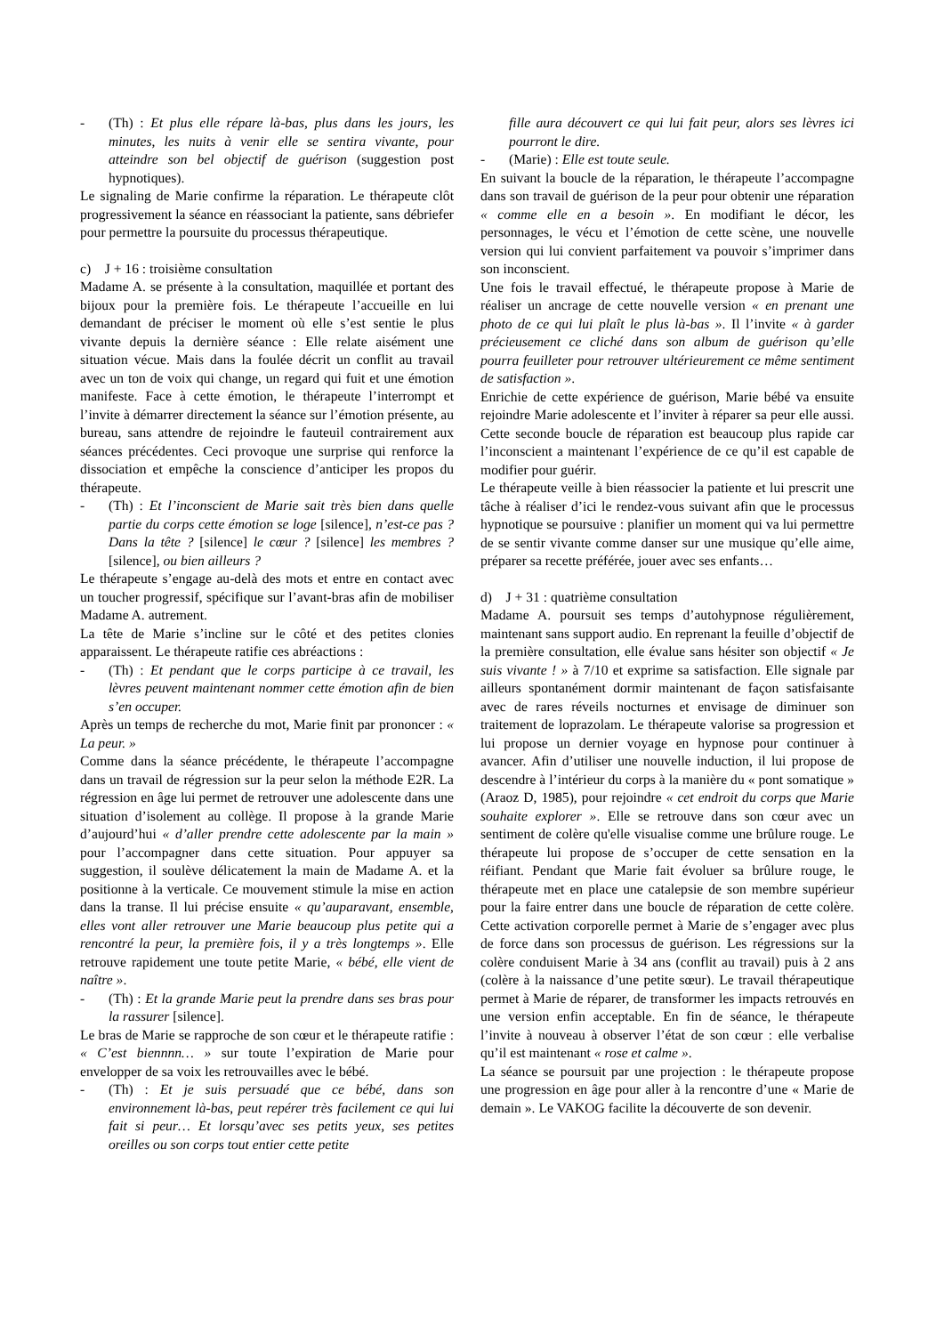- (Th) : Et plus elle répare là-bas, plus dans les jours, les minutes, les nuits à venir elle se sentira vivante, pour atteindre son bel objectif de guérison (suggestion post hypnotiques).
Le signaling de Marie confirme la réparation. Le thérapeute clôt progressivement la séance en réassociant la patiente, sans débriefer pour permettre la poursuite du processus thérapeutique.
c) J + 16 : troisième consultation
Madame A. se présente à la consultation, maquillée et portant des bijoux pour la première fois. Le thérapeute l’accueille en lui demandant de préciser le moment où elle s’est sentie le plus vivante depuis la dernière séance : Elle relate aisément une situation vécue. Mais dans la foulée décrit un conflit au travail avec un ton de voix qui change, un regard qui fuit et une émotion manifeste. Face à cette émotion, le thérapeute l’interrompt et l’invite à démarrer directement la séance sur l’émotion présente, au bureau, sans attendre de rejoindre le fauteuil contrairement aux séances précédentes. Ceci provoque une surprise qui renforce la dissociation et empêche la conscience d’anticiper les propos du thérapeute.
- (Th) : Et l’inconscient de Marie sait très bien dans quelle partie du corps cette émotion se loge [silence], n’est-ce pas ? Dans la tête ? [silence] le cœur ? [silence] les membres ? [silence], ou bien ailleurs ?
Le thérapeute s’engage au-delà des mots et entre en contact avec un toucher progressif, spécifique sur l’avant-bras afin de mobiliser Madame A. autrement.
La tête de Marie s’incline sur le côté et des petites clonies apparaissent. Le thérapeute ratifie ces abréactions :
- (Th) : Et pendant que le corps participe à ce travail, les lèvres peuvent maintenant nommer cette émotion afin de bien s’en occuper.
Après un temps de recherche du mot, Marie finit par prononcer : « La peur. »
Comme dans la séance précédente, le thérapeute l’accompagne dans un travail de régression sur la peur selon la méthode E2R. La régression en âge lui permet de retrouver une adolescente dans une situation d’isolement au collège. Il propose à la grande Marie d’aujourd’hui « d’aller prendre cette adolescente par la main » pour l’accompagner dans cette situation. Pour appuyer sa suggestion, il soulève délicatement la main de Madame A. et la positionne à la verticale. Ce mouvement stimule la mise en action dans la transe. Il lui précise ensuite « qu’auparavant, ensemble, elles vont aller retrouver une Marie beaucoup plus petite qui a rencontré la peur, la première fois, il y a très longtemps ». Elle retrouve rapidement une toute petite Marie, « bébé, elle vient de naître ».
- (Th) : Et la grande Marie peut la prendre dans ses bras pour la rassurer [silence].
Le bras de Marie se rapproche de son cœur et le thérapeute ratifie : « C’est biennnn… » sur toute l’expiration de Marie pour envelopper de sa voix les retrouvailles avec le bébé.
- (Th) : Et je suis persuadé que ce bébé, dans son environnement là-bas, peut repérer très facilement ce qui lui fait si peur… Et lorsqu’avec ses petits yeux, ses petites oreilles ou son corps tout entier cette petite
fille aura découvert ce qui lui fait peur, alors ses lèvres ici pourront le dire.
- (Marie) : Elle est toute seule.
En suivant la boucle de la réparation, le thérapeute l’accompagne dans son travail de guérison de la peur pour obtenir une réparation « comme elle en a besoin ». En modifiant le décor, les personnages, le vécu et l’émotion de cette scène, une nouvelle version qui lui convient parfaitement va pouvoir s’imprimer dans son inconscient.
Une fois le travail effectué, le thérapeute propose à Marie de réaliser un ancrage de cette nouvelle version « en prenant une photo de ce qui lui plaît le plus là-bas ». Il l’invite « à garder précieusement ce cliché dans son album de guérison qu’elle pourra feuilleter pour retrouver ultérieurement ce même sentiment de satisfaction ».
Enrichie de cette expérience de guérison, Marie bébé va ensuite rejoindre Marie adolescente et l’inviter à réparer sa peur elle aussi. Cette seconde boucle de réparation est beaucoup plus rapide car l’inconscient a maintenant l’expérience de ce qu’il est capable de modifier pour guérir.
Le thérapeute veille à bien réassocier la patiente et lui prescrit une tâche à réaliser d’ici le rendez-vous suivant afin que le processus hypnotique se poursuive : planifier un moment qui va lui permettre de se sentir vivante comme danser sur une musique qu’elle aime, préparer sa recette préférée, jouer avec ses enfants…
d) J + 31 : quatrième consultation
Madame A. poursuit ses temps d’autohypnose régulièrement, maintenant sans support audio. En reprenant la feuille d’objectif de la première consultation, elle évalue sans hésiter son objectif « Je suis vivante ! » à 7/10 et exprime sa satisfaction. Elle signale par ailleurs spontanément dormir maintenant de façon satisfaisante avec de rares réveils nocturnes et envisage de diminuer son traitement de loprazolam. Le thérapeute valorise sa progression et lui propose un dernier voyage en hypnose pour continuer à avancer. Afin d’utiliser une nouvelle induction, il lui propose de descendre à l’intérieur du corps à la manière du « pont somatique » (Araoz D, 1985), pour rejoindre « cet endroit du corps que Marie souhaite explorer ». Elle se retrouve dans son cœur avec un sentiment de colère qu'elle visualise comme une brûlure rouge. Le thérapeute lui propose de s’occuper de cette sensation en la réifiant. Pendant que Marie fait évoluer sa brûlure rouge, le thérapeute met en place une catalepsie de son membre supérieur pour la faire entrer dans une boucle de réparation de cette colère. Cette activation corporelle permet à Marie de s’engager avec plus de force dans son processus de guérison. Les régressions sur la colère conduisent Marie à 34 ans (conflit au travail) puis à 2 ans (colère à la naissance d’une petite sœur). Le travail thérapeutique permet à Marie de réparer, de transformer les impacts retrouvés en une version enfin acceptable. En fin de séance, le thérapeute l’invite à nouveau à observer l’état de son cœur : elle verbalise qu’il est maintenant « rose et calme ».
La séance se poursuit par une projection : le thérapeute propose une progression en âge pour aller à la rencontre d’une « Marie de demain ». Le VAKOG facilite la découverte de son devenir.